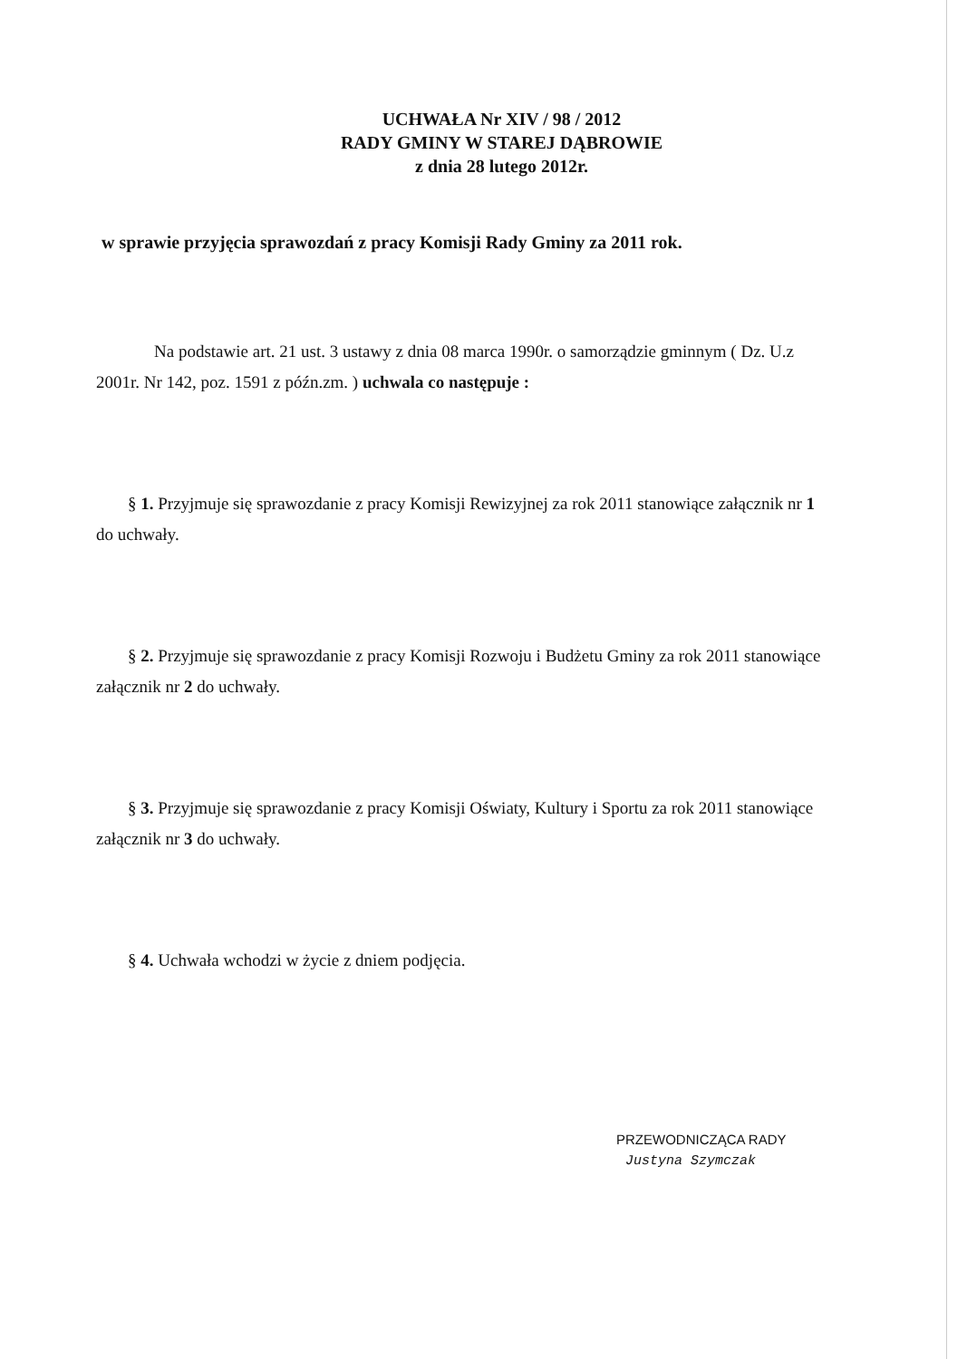UCHWAŁA Nr XIV / 98 / 2012
RADY GMINY W STAREJ DĄBROWIE
z dnia 28 lutego 2012r.
w sprawie przyjęcia sprawozdań z pracy Komisji Rady Gminy za 2011 rok.
Na podstawie art. 21 ust. 3 ustawy z dnia 08 marca 1990r. o samorządzie gminnym ( Dz. U.z 2001r. Nr 142, poz. 1591 z późn.zm. ) uchwala co następuje :
§ 1. Przyjmuje się sprawozdanie z pracy Komisji Rewizyjnej za rok 2011 stanowiące załącznik nr 1 do uchwały.
§ 2. Przyjmuje się sprawozdanie z pracy Komisji Rozwoju i Budżetu Gminy za rok 2011 stanowiące załącznik nr 2 do uchwały.
§ 3. Przyjmuje się sprawozdanie z pracy Komisji Oświaty, Kultury i Sportu za rok 2011 stanowiące załącznik nr 3 do uchwały.
§ 4. Uchwała wchodzi w życie z dniem podjęcia.
PRZEWODNICZĄCA RADY
Justyna Szymczak